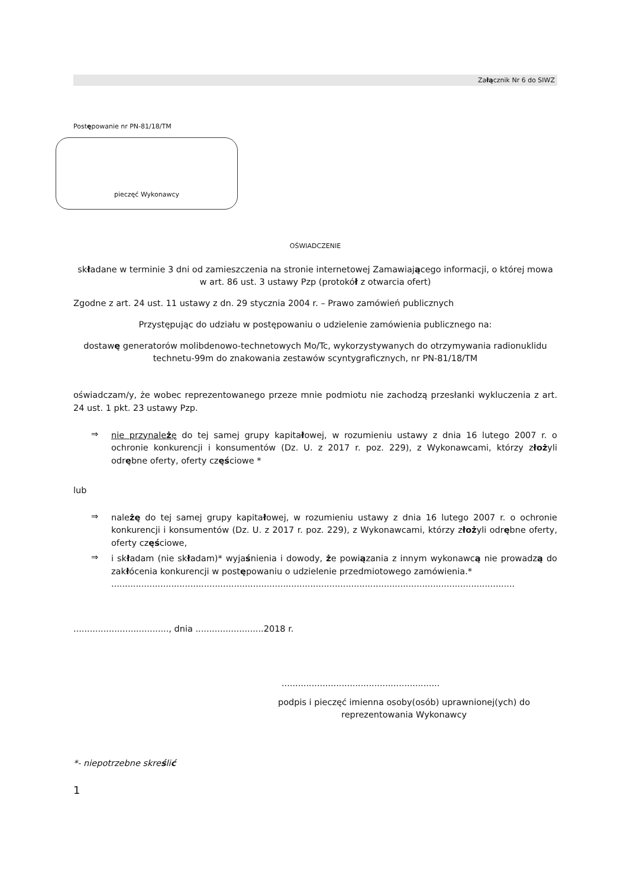Załącznik Nr 6 do SIWZ
Postępowanie nr PN-81/18/TM
pieczęć Wykonawcy
OŚWIADCZENIE
składane w terminie 3 dni od zamieszczenia na stronie internetowej Zamawiającego informacji, o której mowa w art. 86 ust. 3 ustawy Pzp (protokół z otwarcia ofert)
Zgodne z art. 24 ust. 11 ustawy z dn. 29 stycznia 2004 r. – Prawo zamówień publicznych
Przystępując do udziału w postępowaniu o udzielenie zamówienia publicznego na:
dostawę generatorów molibdenowo-technetowych Mo/Tc, wykorzystywanych do otrzymywania radionuklidu technetu-99m do znakowania zestawów scyntygraficznych, nr PN-81/18/TM
oświadczam/y, że wobec reprezentowanego przeze mnie podmiotu nie zachodzą przesłanki wykluczenia z art. 24 ust. 1 pkt. 23 ustawy Pzp.
⇒
nie przynależę do tej samej grupy kapitałowej, w rozumieniu ustawy z dnia 16 lutego 2007 r. o ochronie konkurencji i konsumentów (Dz. U. z 2017 r. poz. 229), z Wykonawcami, którzy złożyli odrębne oferty, oferty częściowe *
lub
⇒
należę do tej samej grupy kapitałowej, w rozumieniu ustawy z dnia 16 lutego 2007 r. o ochronie konkurencji i konsumentów (Dz. U. z 2017 r. poz. 229), z Wykonawcami, którzy złożyli odrębne oferty, oferty częściowe,
⇒
i składam (nie składam)* wyjaśnienia i dowody, że powiązania z innym wykonawcą nie prowadzą do zakłócenia konkurencji w postępowaniu o udzielenie przedmiotowego zamówienia.*
....................................................................................................................................................
..................................., dnia .........................2018 r.
..........................................................
podpis i pieczęć imienna osoby(osób) uprawnionej(ych) do reprezentowania Wykonawcy
*- niepotrzebne skreślić
1